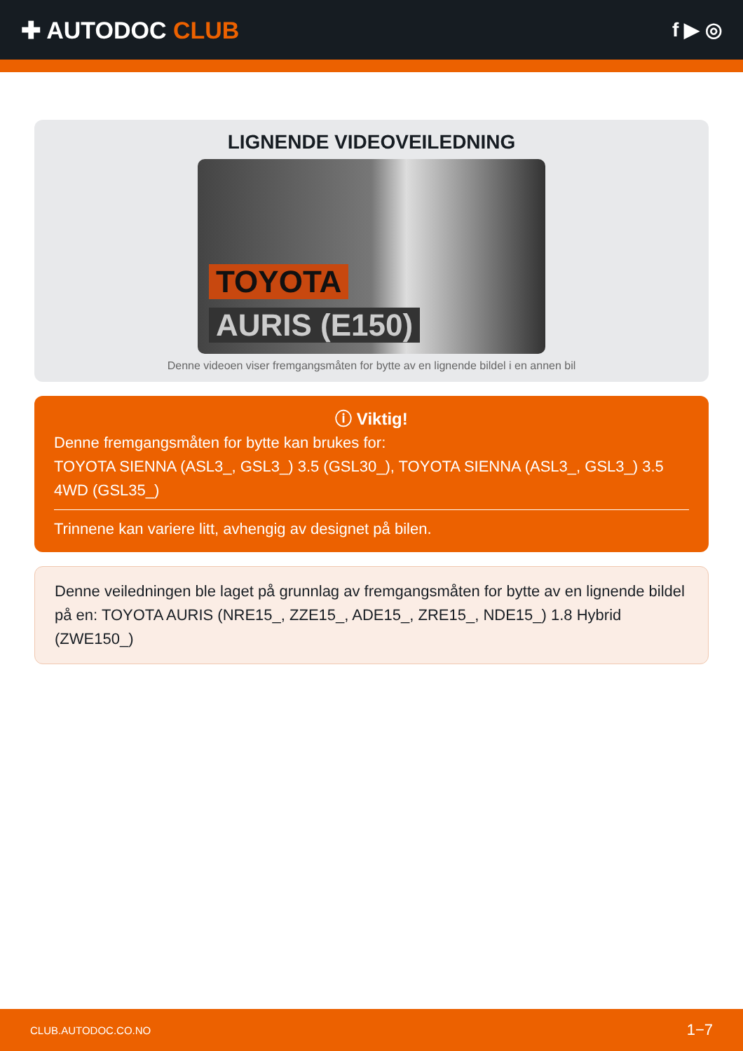✚ AUTODOC CLUB
f ▶ ◎
LIGNENDE VIDEOVEILEDNING
TOYOTA
AURIS (E150)
Denne videoen viser fremgangsmåten for bytte av en lignende bildel i en annen bil
ⓘ Viktig!
Denne fremgangsmåten for bytte kan brukes for:
TOYOTA SIENNA (ASL3_, GSL3_) 3.5 (GSL30_), TOYOTA SIENNA (ASL3_, GSL3_) 3.5 4WD (GSL35_)
Trinnene kan variere litt, avhengig av designet på bilen.
Denne veiledningen ble laget på grunnlag av fremgangsmåten for bytte av en lignende bildel på en: TOYOTA AURIS (NRE15_, ZZE15_, ADE15_, ZRE15_, NDE15_) 1.8 Hybrid (ZWE150_)
CLUB.AUTODOC.CO.NO 1−7